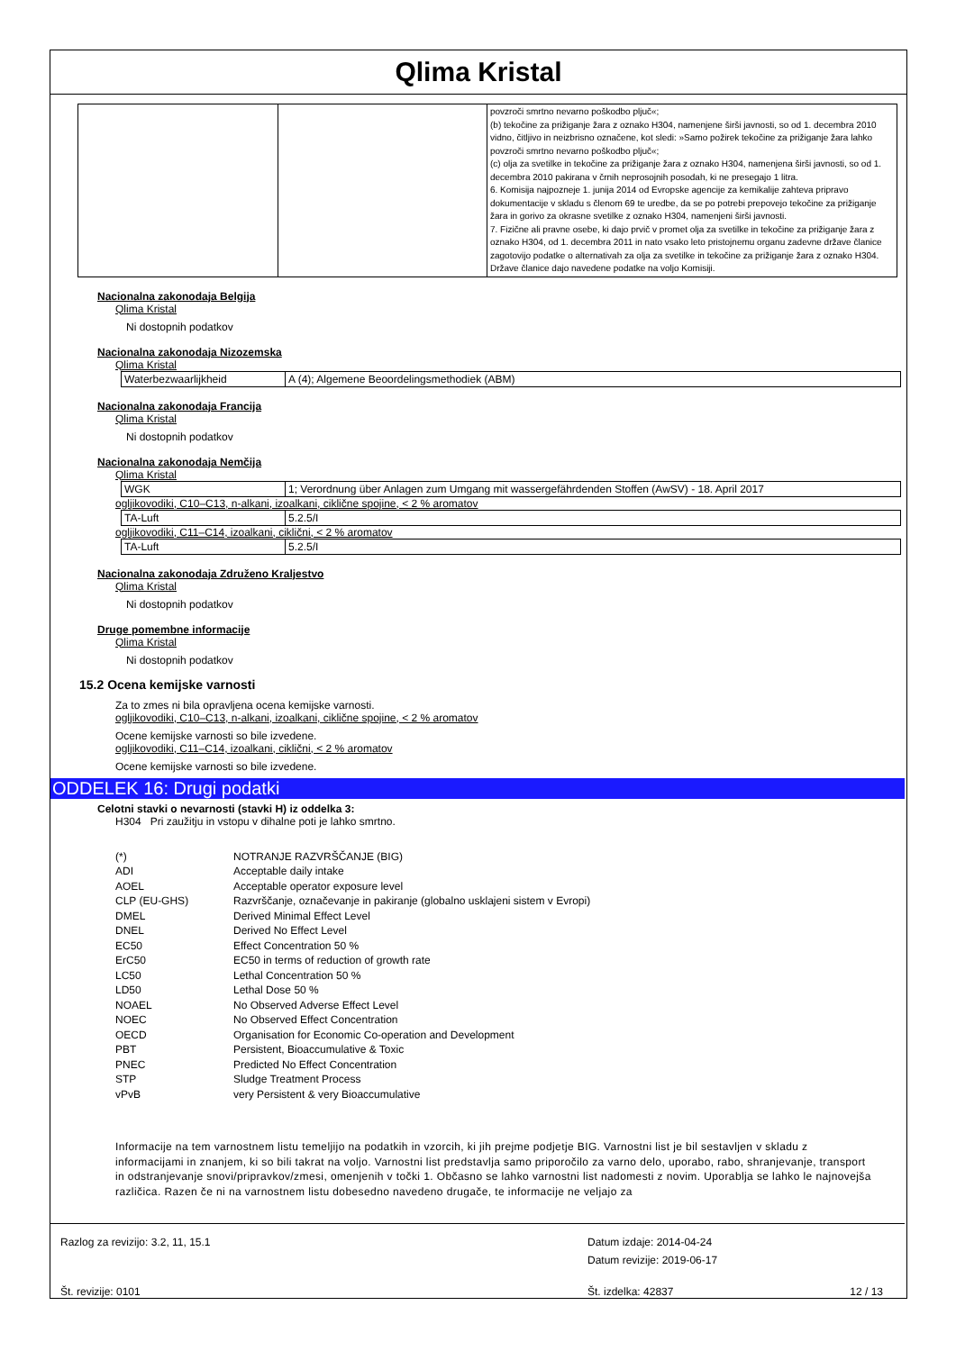Qlima Kristal
| | | povzroči smrtno nevarno poškodbo pljuč«; (b) tekočine za prižiganje žara z oznako H304, namenjene širši javnosti, so od 1. decembra 2010 vidno, čitljivo in neizbrisno označene, kot sledi: »Samo požirek tekočine za prižiganje žara lahko povzroči smrtno nevarno poškodbo pljuč«; (c) olja za svetilke in tekočine za prižiganje žara z oznako H304, namenjena širši javnosti, so od 1. decembra 2010 pakirana v črnih neprosojnih posodah, ki ne presegajo 1 litra. 6. Komisija najpozneje 1. junija 2014 od Evropske agencije za kemikalije zahteva pripravo dokumentacije v skladu s členom 69 te uredbe, da se po potrebi prepovejo tekočine za prižiganje žara in gorivo za okrasne svetilke z oznako H304, namenjeni širši javnosti. 7. Fizične ali pravne osebe, ki dajo prvič v promet olja za svetilke in tekočine za prižiganje žara z oznako H304, od 1. decembra 2011 in nato vsako leto pristojnemu organu zadevne države članice zagotovijo podatke o alternativah za olja za svetilke in tekočine za prižiganje žara z oznako H304. Države članice dajo navedene podatke na voljo Komisiji. |
Nacionalna zakonodaja Belgija
Qlima Kristal
Ni dostopnih podatkov
Nacionalna zakonodaja Nizozemska
Qlima Kristal
| Waterbezwaarlijkheid | A (4); Algemene Beoordelingsmethodiek (ABM) |
Nacionalna zakonodaja Francija
Qlima Kristal
Ni dostopnih podatkov
Nacionalna zakonodaja Nemčija
Qlima Kristal
| WGK | 1; Verordnung über Anlagen zum Umgang mit wassergefährdenden Stoffen (AwSV) - 18. April 2017 |
ogljikovodiki, C10–C13, n-alkani, izoalkani, ciklične spojine, < 2 % aromatov
| TA-Luft | 5.2.5/I |
ogljikovodiki, C11–C14, izoalkani, ciklični, < 2 % aromatov
| TA-Luft | 5.2.5/I |
Nacionalna zakonodaja Združeno Kraljestvo
Qlima Kristal
Ni dostopnih podatkov
Druge pomembne informacije
Qlima Kristal
Ni dostopnih podatkov
15.2 Ocena kemijske varnosti
Za to zmes ni bila opravljena ocena kemijske varnosti.
ogljikovodiki, C10–C13, n-alkani, izoalkani, ciklične spojine, < 2 % aromatov
Ocene kemijske varnosti so bile izvedene.
ogljikovodiki, C11–C14, izoalkani, ciklični, < 2 % aromatov
Ocene kemijske varnosti so bile izvedene.
ODDELEK 16: Drugi podatki
Celotni stavki o nevarnosti (stavki H) iz oddelka 3:
H304 Pri zaužitju in vstopu v dihalne poti je lahko smrtno.
| (*) | NOTRANJE RAZVRŠČANJE (BIG) |
| ADI | Acceptable daily intake |
| AOEL | Acceptable operator exposure level |
| CLP (EU-GHS) | Razvrščanje, označevanje in pakiranje (globalno usklajeni sistem v Evropi) |
| DMEL | Derived Minimal Effect Level |
| DNEL | Derived No Effect Level |
| EC50 | Effect Concentration 50 % |
| ErC50 | EC50 in terms of reduction of growth rate |
| LC50 | Lethal Concentration 50 % |
| LD50 | Lethal Dose 50 % |
| NOAEL | No Observed Adverse Effect Level |
| NOEC | No Observed Effect Concentration |
| OECD | Organisation for Economic Co-operation and Development |
| PBT | Persistent, Bioaccumulative & Toxic |
| PNEC | Predicted No Effect Concentration |
| STP | Sludge Treatment Process |
| vPvB | very Persistent & very Bioaccumulative |
Informacije na tem varnostnem listu temeljijo na podatkih in vzorcih, ki jih prejme podjetje BIG. Varnostni list je bil sestavljen v skladu z informacijami in znanjem, ki so bili takrat na voljo. Varnostni list predstavlja samo priporočilo za varno delo, uporabo, rabo, shranjevanje, transport in odstranjevanje snovi/pripravkov/zmesi, omenjenih v točki 1. Občasno se lahko varnostni list nadomesti z novim. Uporablja se lahko le najnovejša različica. Razen če ni na varnostnem listu dobesedno navedeno drugače, te informacije ne veljajo za
Razlog za revizijo: 3.2, 11, 15.1 Datum izdaje: 2014-04-24
Datum revizije: 2019-06-17
Št. revizije: 0101 Št. izdelka: 42837 12 / 13